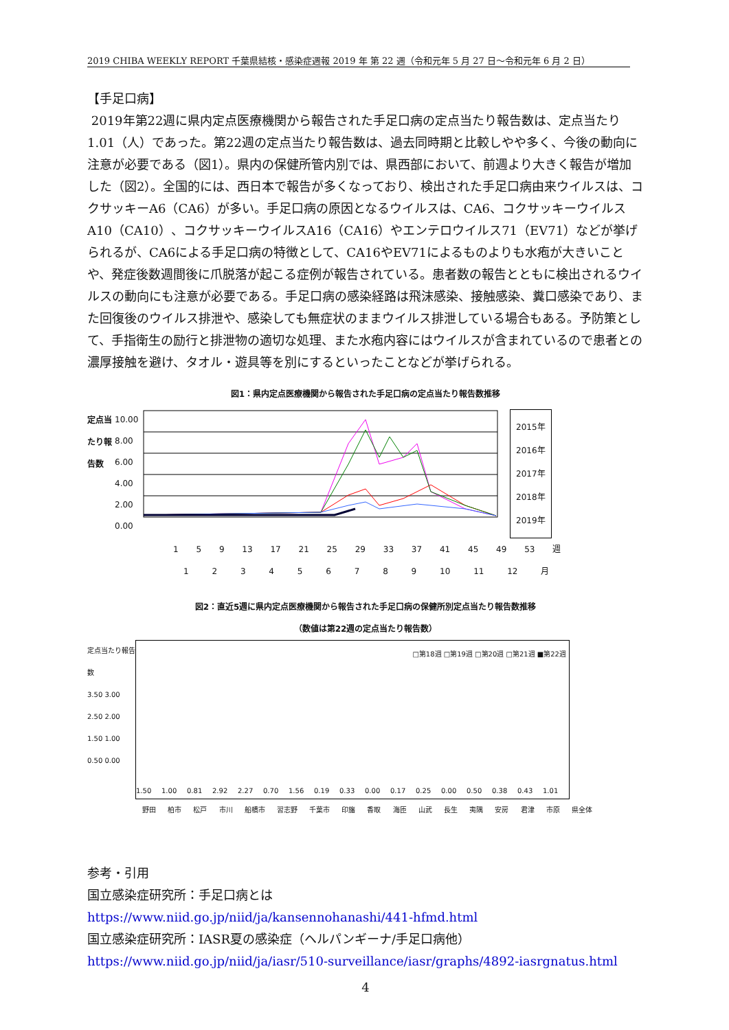2019 CHIBA WEEKLY REPORT 千葉県結核・感染症週報 2019 年 第 22 週（令和元年 5 月 27 日～令和元年 6 月 2 日）
【手足口病】
2019年第22週に県内定点医療機関から報告された手足口病の定点当たり報告数は、定点当たり1.01（人）であった。第22週の定点当たり報告数は、過去同時期と比較しやや多く、今後の動向に注意が必要である（図1）。県内の保健所管内別では、県西部において、前週より大きく報告が増加した（図2）。全国的には、西日本で報告が多くなっており、検出された手足口病由来ウイルスは、コクサッキーA6（CA6）が多い。手足口病の原因となるウイルスは、CA6、コクサッキーウイルスA10（CA10）、コクサッキーウイルスA16（CA16）やエンテロウイルス71（EV71）などが挙げられるが、CA6による手足口病の特徴として、CA16やEV71によるものよりも水疱が大きいことや、発症後数週間後に爪脱落が起こる症例が報告されている。患者数の報告とともに検出されるウイルスの動向にも注意が必要である。手足口病の感染経路は飛沫感染、接触感染、糞口感染であり、また回復後のウイルス排泄や、感染しても無症状のままウイルス排泄している場合もある。予防策として、手指衛生の励行と排泄物の適切な処理、また水疱内容にはウイルスが含まれているので患者との濃厚接触を避け、タオル・遊具等を別にするといったことなどが挙げられる。
図1：県内定点医療機関から報告された手足口病の定点当たり報告数推移
定点当たり報告数
10.00
8.00
6.00
4.00
2.00
0.00
2015年
2016年
2017年
2018年
2019年
1 5 9 13 17 21 25 29 33 37 41 45 49 53 週
1 2 3 4 5 6 7 8 9 10 11 12 月
図2：直近5週に県内定点医療機関から報告された手足口病の保健所別定点当たり報告数推移
（数値は第22週の定点当たり報告数）
定点当たり報告数
3.50 3.00 2.50 2.00 1.50 1.00 0.50 0.00
□第18週 □第19週 □第20週 □第21週 ■第22週
1.50
1.00
0.81
2.92
2.27
0.70
1.56
0.19
0.33
0.00
0.17
0.25
0.00
0.50
0.38
0.43
1.01
野田 柏市 松戸 市川 船橋市 習志野 千葉市 印旛 香取 海匝 山武 長生 夷隅 安房 君津 市原 県全体
参考・引用
国立感染症研究所：手足口病とは
https://www.niid.go.jp/niid/ja/kansennohanashi/441-hfmd.html
国立感染症研究所：IASR夏の感染症（ヘルパンギーナ/手足口病他）
https://www.niid.go.jp/niid/ja/iasr/510-surveillance/iasr/graphs/4892-iasrgnatus.html
4